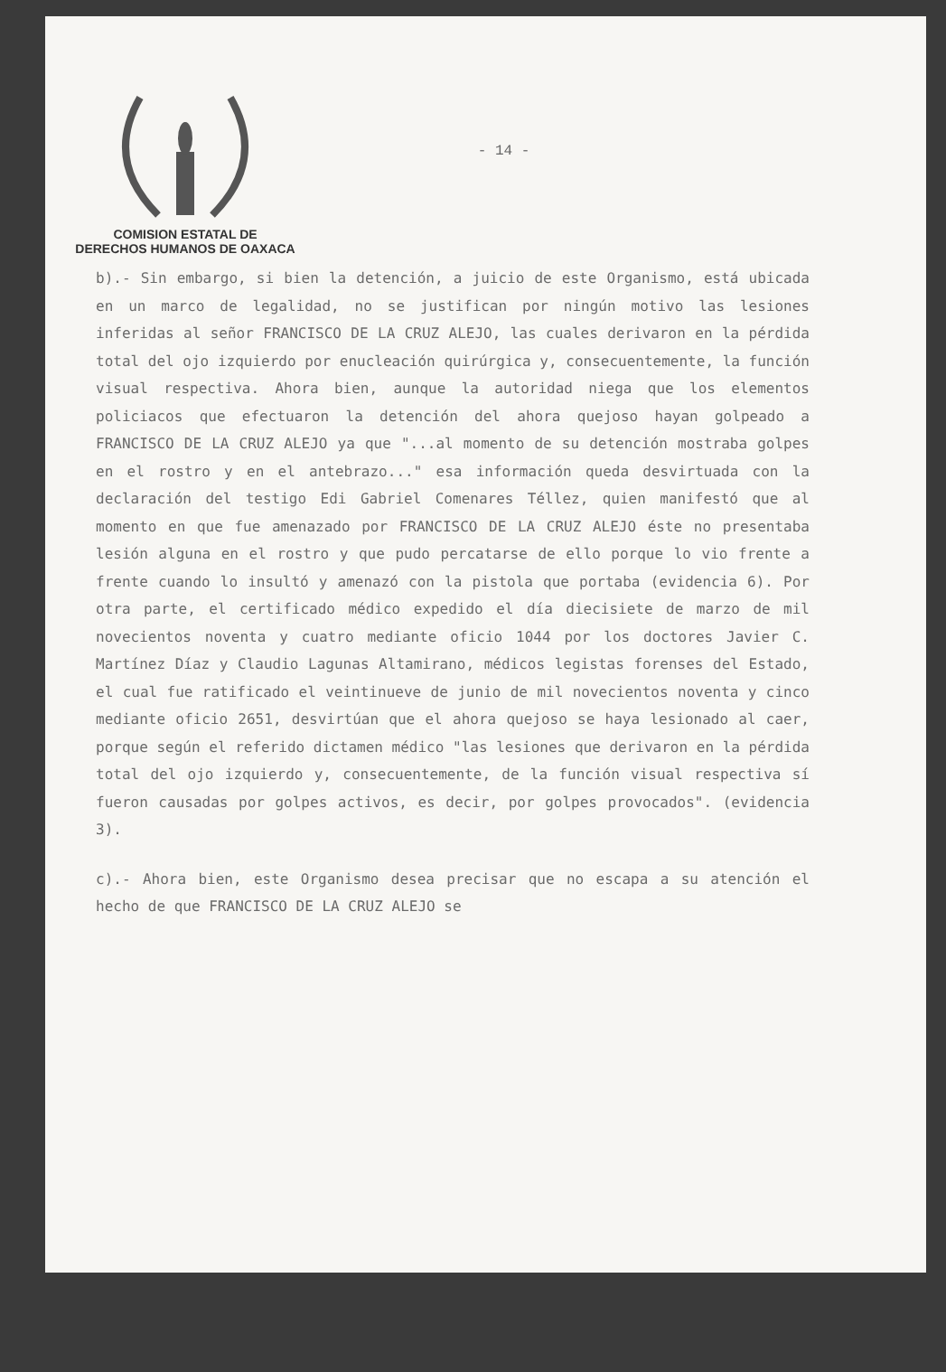COMISION ESTATAL DE
DERECHOS HUMANOS DE OAXACA
- 14 -
b).- Sin embargo, si bien la detención, a juicio de este Organismo, está ubicada en un marco de legalidad, no se justifican por ningún motivo las lesiones inferidas al señor FRANCISCO DE LA CRUZ ALEJO, las cuales derivaron en la pérdida total del ojo izquierdo por enucleación quirúrgica y, consecuentemente, la función visual respectiva. Ahora bien, aunque la autoridad niega que los elementos policiacos que efectuaron la detención del ahora quejoso hayan golpeado a FRANCISCO DE LA CRUZ ALEJO ya que "...al momento de su detención mostraba golpes en el rostro y en el antebrazo..." esa información queda desvirtuada con la declaración del testigo Edi Gabriel Comenares Téllez, quien manifestó que al momento en que fue amenazado por FRANCISCO DE LA CRUZ ALEJO éste no presentaba lesión alguna en el rostro y que pudo percatarse de ello porque lo vio frente a frente cuando lo insultó y amenazó con la pistola que portaba (evidencia 6). Por otra parte, el certificado médico expedido el día diecisiete de marzo de mil novecientos noventa y cuatro mediante oficio 1044 por los doctores Javier C. Martínez Díaz y Claudio Lagunas Altamirano, médicos legistas forenses del Estado, el cual fue ratificado el veintinueve de junio de mil novecientos noventa y cinco mediante oficio 2651, desvirtúan que el ahora quejoso se haya lesionado al caer, porque según el referido dictamen médico "las lesiones que derivaron en la pérdida total del ojo izquierdo y, consecuentemente, de la función visual respectiva sí fueron causadas por golpes activos, es decir, por golpes provocados". (evidencia 3).
c).- Ahora bien, este Organismo desea precisar que no escapa a su atención el hecho de que FRANCISCO DE LA CRUZ ALEJO se